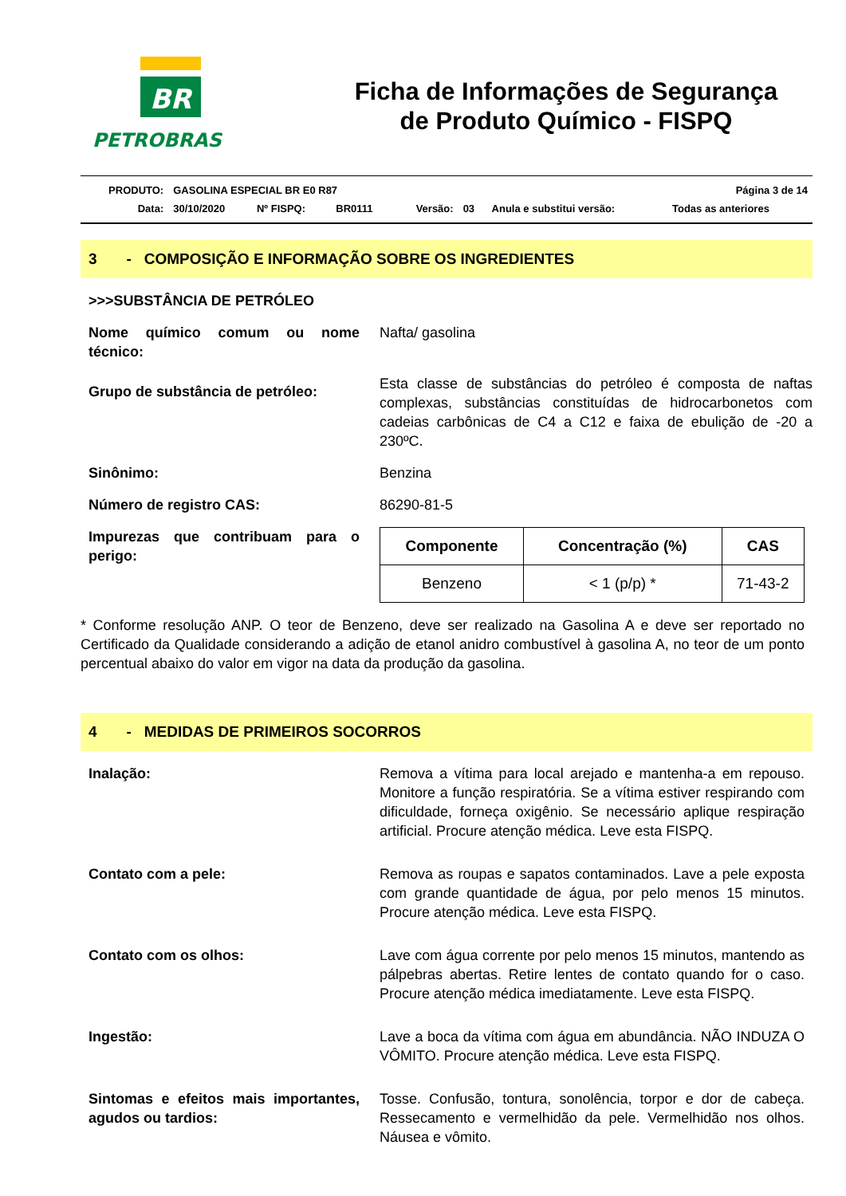BR
PETROBRAS
Ficha de Informações de Segurança
de Produto Químico - FISPQ
| PRODUTO: | GASOLINA ESPECIAL BR E0 R87 | | | | | | Página 3 de 14 |
| Data: | 30/10/2020 | Nº FISPQ: | BR0111 | Versão: | 03 | Anula e substitui versão: | Todas as anteriores |
3 - COMPOSIÇÃO E INFORMAÇÃO SOBRE OS INGREDIENTES
>>>SUBSTÂNCIA DE PETRÓLEO
Nome químico comum ou nome técnico:
Nafta/ gasolina
Grupo de substância de petróleo:
Esta classe de substâncias do petróleo é composta de naftas complexas, substâncias constituídas de hidrocarbonetos com cadeias carbônicas de C4 a C12 e faixa de ebulição de -20 a 230ºC.
Sinônimo: Benzina
Número de registro CAS: 86290-81-5
Impurezas que contribuam para o perigo:
| Componente | Concentração (%) | CAS |
| --- | --- | --- |
| Benzeno | < 1 (p/p) * | 71-43-2 |
* Conforme resolução ANP. O teor de Benzeno, deve ser realizado na Gasolina A e deve ser reportado no Certificado da Qualidade considerando a adição de etanol anidro combustível à gasolina A, no teor de um ponto percentual abaixo do valor em vigor na data da produção da gasolina.
4 - MEDIDAS DE PRIMEIROS SOCORROS
Inalação: Remova a vítima para local arejado e mantenha-a em repouso. Monitore a função respiratória. Se a vítima estiver respirando com dificuldade, forneça oxigênio. Se necessário aplique respiração artificial. Procure atenção médica. Leve esta FISPQ.
Contato com a pele: Remova as roupas e sapatos contaminados. Lave a pele exposta com grande quantidade de água, por pelo menos 15 minutos. Procure atenção médica. Leve esta FISPQ.
Contato com os olhos: Lave com água corrente por pelo menos 15 minutos, mantendo as pálpebras abertas. Retire lentes de contato quando for o caso. Procure atenção médica imediatamente. Leve esta FISPQ.
Ingestão: Lave a boca da vítima com água em abundância. NÃO INDUZA O VÔMITO. Procure atenção médica. Leve esta FISPQ.
Sintomas e efeitos mais importantes, agudos ou tardios:
Tosse. Confusão, tontura, sonolência, torpor e dor de cabeça. Ressecamento e vermelhidão da pele. Vermelhidão nos olhos. Náusea e vômito.